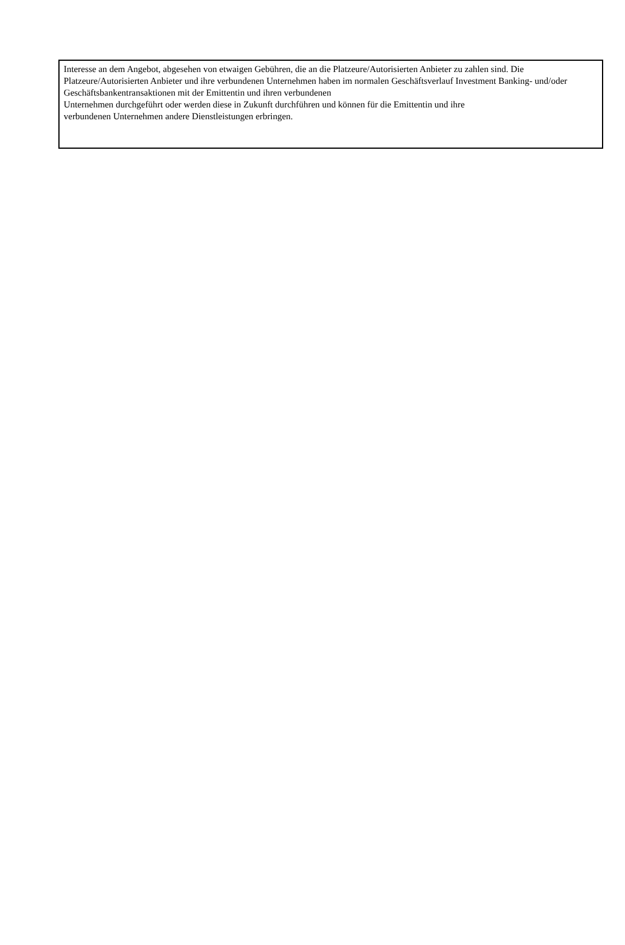Interesse an dem Angebot, abgesehen von etwaigen Gebühren, die an die Platzeure/Autorisierten Anbieter zu zahlen sind. Die Platzeure/Autorisierten Anbieter und ihre verbundenen Unternehmen haben im normalen Geschäftsverlauf Investment Banking- und/oder Geschäftsbankentransaktionen mit der Emittentin und ihren verbundenen
Unternehmen durchgeführt oder werden diese in Zukunft durchführen und können für die Emittentin und ihre
verbundenen Unternehmen andere Dienstleistungen erbringen.